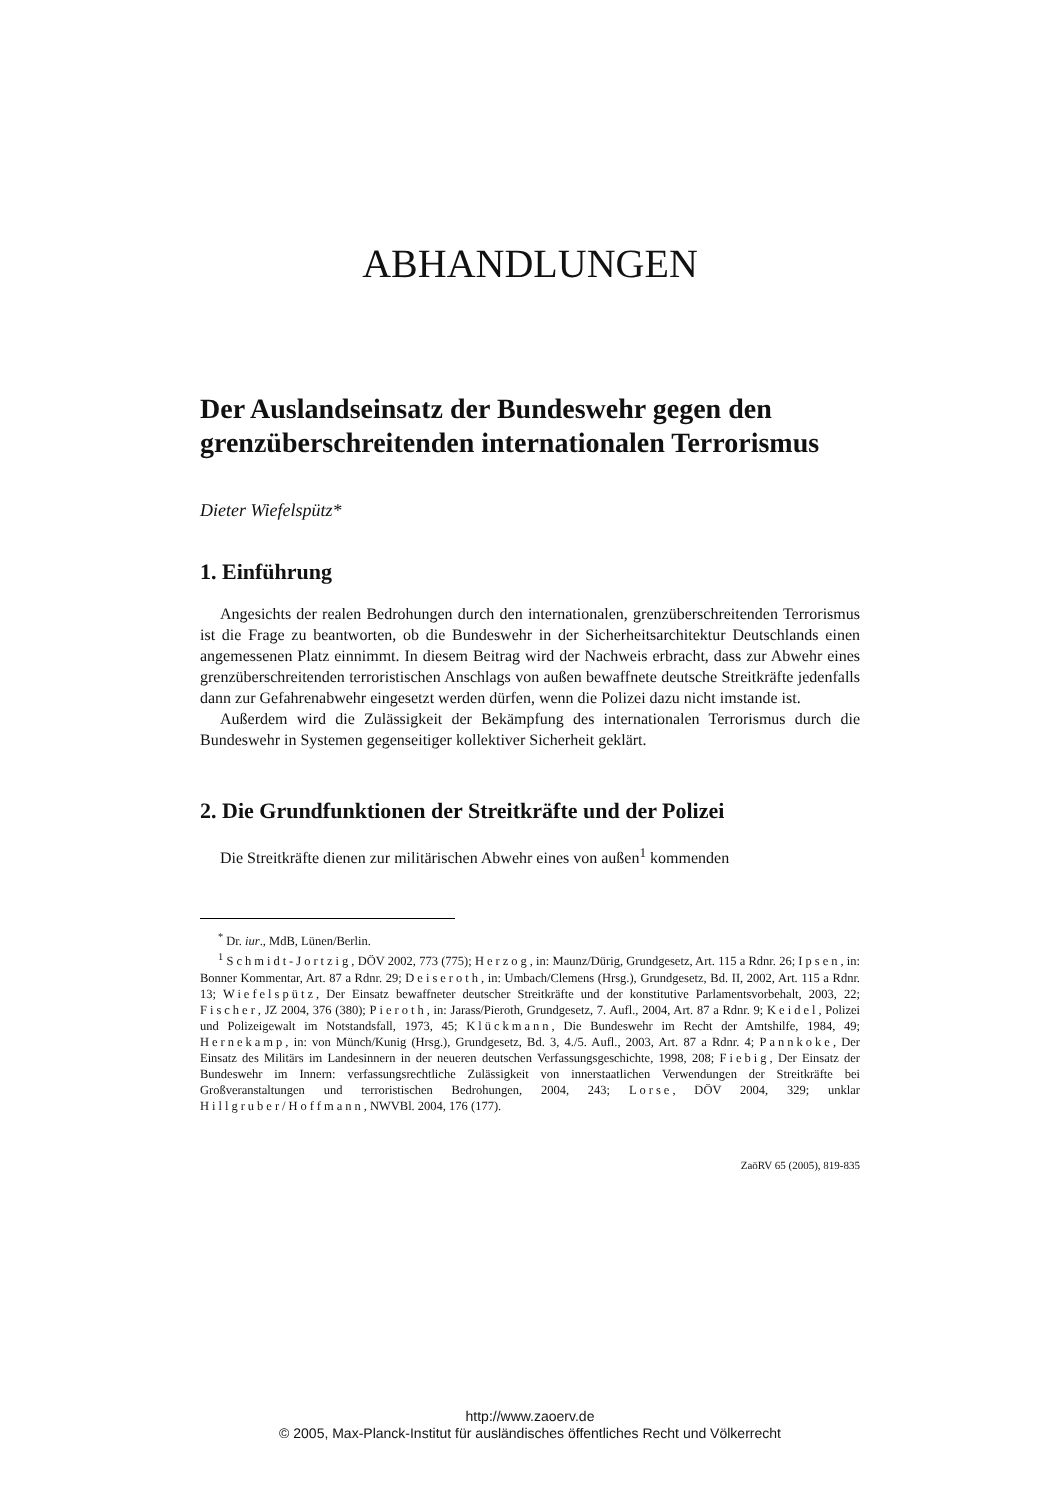ABHANDLUNGEN
Der Auslandseinsatz der Bundeswehr gegen den grenzüberschreitenden internationalen Terrorismus
Dieter Wiefelspütz*
1. Einführung
Angesichts der realen Bedrohungen durch den internationalen, grenzüberschreitenden Terrorismus ist die Frage zu beantworten, ob die Bundeswehr in der Sicherheitsarchitektur Deutschlands einen angemessenen Platz einnimmt. In diesem Beitrag wird der Nachweis erbracht, dass zur Abwehr eines grenzüberschreitenden terroristischen Anschlags von außen bewaffnete deutsche Streitkräfte jedenfalls dann zur Gefahrenabwehr eingesetzt werden dürfen, wenn die Polizei dazu nicht imstande ist.
Außerdem wird die Zulässigkeit der Bekämpfung des internationalen Terrorismus durch die Bundeswehr in Systemen gegenseitiger kollektiver Sicherheit geklärt.
2. Die Grundfunktionen der Streitkräfte und der Polizei
Die Streitkräfte dienen zur militärischen Abwehr eines von außen<sup>1</sup> kommenden
<sup>*</sup> Dr. iur., MdB, Lünen/Berlin.
<sup>1</sup> Schmidt-Jortzig, DÖV 2002, 773 (775); Herzog, in: Maunz/Dürig, Grundgesetz, Art. 115 a Rdnr. 26; Ipsen, in: Bonner Kommentar, Art. 87 a Rdnr. 29; Deiseroth, in: Umbach/Clemens (Hrsg.), Grundgesetz, Bd. II, 2002, Art. 115 a Rdnr. 13; Wiefelspütz, Der Einsatz bewaffneter deutscher Streitkräfte und der konstitutive Parlamentsvorbehalt, 2003, 22; Fischer, JZ 2004, 376 (380); Pieroth, in: Jarass/Pieroth, Grundgesetz, 7. Aufl., 2004, Art. 87 a Rdnr. 9; Keidel, Polizei und Polizeigewalt im Notstandsfall, 1973, 45; Klückmann, Die Bundeswehr im Recht der Amtshilfe, 1984, 49; Hernekamp, in: von Münch/Kunig (Hrsg.), Grundgesetz, Bd. 3, 4./5. Aufl., 2003, Art. 87 a Rdnr. 4; Pannkoke, Der Einsatz des Militärs im Landesinnern in der neueren deutschen Verfassungsgeschichte, 1998, 208; Fiebig, Der Einsatz der Bundeswehr im Innern: verfassungsrechtliche Zulässigkeit von innerstaatlichen Verwendungen der Streitkräfte bei Großveranstaltungen und terroristischen Bedrohungen, 2004, 243; Lorse, DÖV 2004, 329; unklar Hillgruber/Hoffmann, NWVBl. 2004, 176 (177).
ZaöRV 65 (2005), 819-835
http://www.zaoerv.de
© 2005, Max-Planck-Institut für ausländisches öffentliches Recht und Völkerrecht